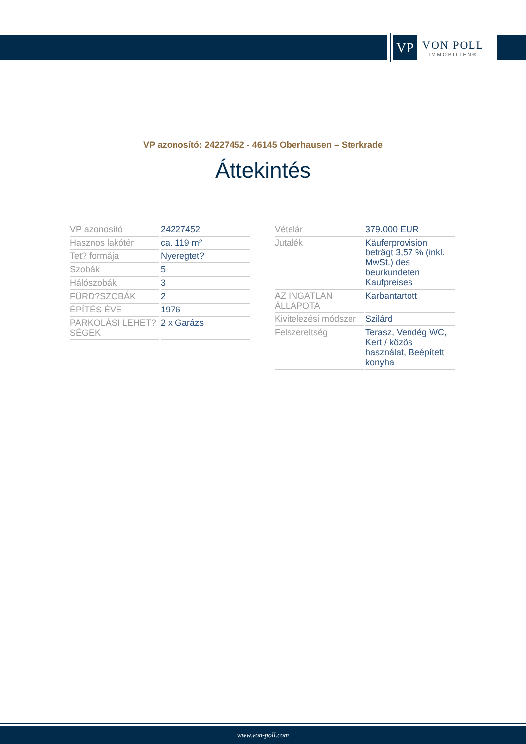VP
VON POLL
IMMOBILIEN®
VP azonosító: 24227452 - 46145 Oberhausen – Sterkrade
Áttekintés
| VP azonosító | 24227452 |
| Hasznos lakótér | ca. 119 m² |
| Tet? formája | Nyeregtet? |
| Szobák | 5 |
| Hálószobák | 3 |
| FÜRD?SZOBÁK | 2 |
| ÉPÍTÉS ÉVE | 1976 |
| PARKOLÁSI LEHET?SÉGEK | 2 x Garázs |
| Vételár | 379.000 EUR |
| Jutalék | Käuferprovision beträgt 3,57 % (inkl. MwSt.) des beurkundeten Kaufpreises |
| AZ INGATLAN ÁLLAPOTA | Karbantartott |
| Kivitelezési módszer | Szilárd |
| Felszereltség | Terasz, Vendég WC, Kert / közös használat, Beépített konyha |
www.von-poll.com